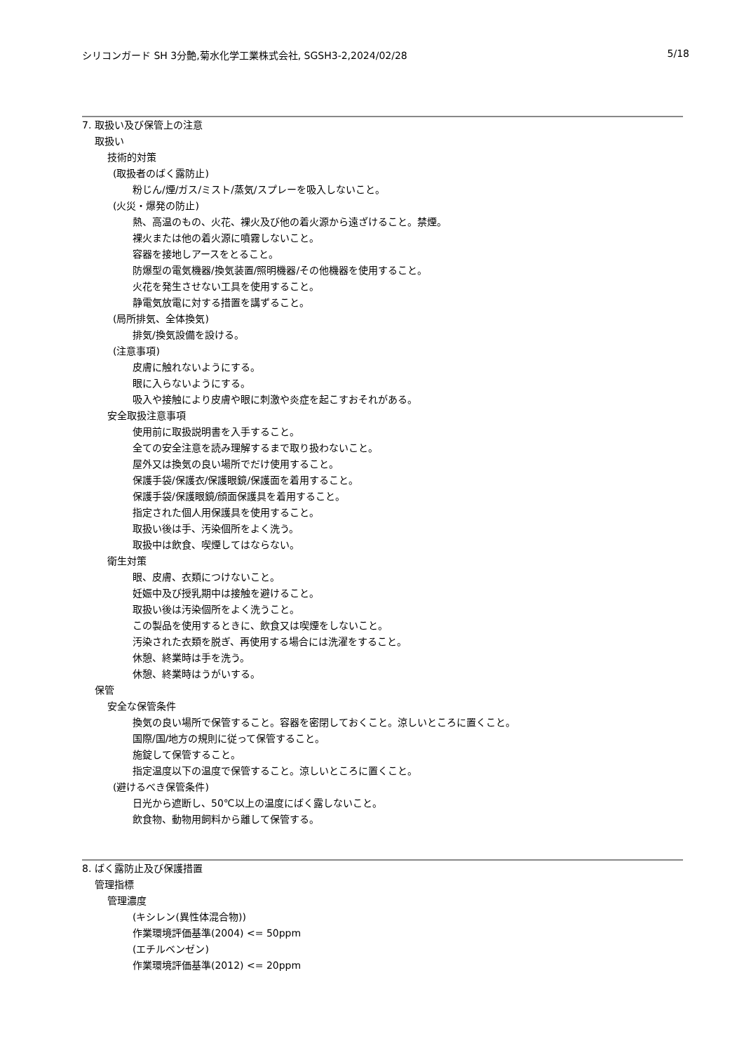シリコンガード SH 3分艶,菊水化学工業株式会社, SGSH3-2,2024/02/28 5/18
7. 取扱い及び保管上の注意
取扱い
技術的対策
(取扱者のばく露防止)
粉じん/煙/ガス/ミスト/蒸気/スプレーを吸入しないこと。
(火災・爆発の防止)
熱、高温のもの、火花、裸火及び他の着火源から遠ざけること。禁煙。
裸火または他の着火源に噴霧しないこと。
容器を接地しアースをとること。
防爆型の電気機器/換気装置/照明機器/その他機器を使用すること。
火花を発生させない工具を使用すること。
静電気放電に対する措置を講ずること。
(局所排気、全体換気)
排気/換気設備を設ける。
(注意事項)
皮膚に触れないようにする。
眼に入らないようにする。
吸入や接触により皮膚や眼に刺激や炎症を起こすおそれがある。
安全取扱注意事項
使用前に取扱説明書を入手すること。
全ての安全注意を読み理解するまで取り扱わないこと。
屋外又は換気の良い場所でだけ使用すること。
保護手袋/保護衣/保護眼鏡/保護面を着用すること。
保護手袋/保護眼鏡/顔面保護具を着用すること。
指定された個人用保護具を使用すること。
取扱い後は手、汚染個所をよく洗う。
取扱中は飲食、喫煙してはならない。
衛生対策
眼、皮膚、衣類につけないこと。
妊娠中及び授乳期中は接触を避けること。
取扱い後は汚染個所をよく洗うこと。
この製品を使用するときに、飲食又は喫煙をしないこと。
汚染された衣類を脱ぎ、再使用する場合には洗濯をすること。
休憩、終業時は手を洗う。
休憩、終業時はうがいする。
保管
安全な保管条件
換気の良い場所で保管すること。容器を密閉しておくこと。涼しいところに置くこと。
国際/国/地方の規則に従って保管すること。
施錠して保管すること。
指定温度以下の温度で保管すること。涼しいところに置くこと。
(避けるべき保管条件)
日光から遮断し、50℃以上の温度にばく露しないこと。
飲食物、動物用飼料から離して保管する。
8. ばく露防止及び保護措置
管理指標
管理濃度
(キシレン(異性体混合物))
作業環境評価基準(2004) <= 50ppm
(エチルベンゼン)
作業環境評価基準(2012) <= 20ppm